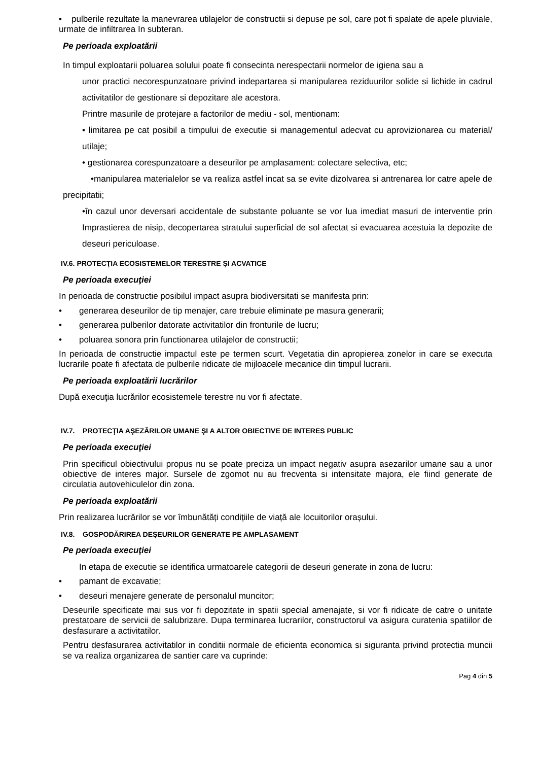• pulberile rezultate la manevrarea utilajelor de constructii si depuse pe sol, care pot fi spalate de apele pluviale, urmate de infiltrarea In subteran.
Pe perioada exploatării
In timpul exploatarii poluarea solului poate fi consecinta nerespectarii normelor de igiena sau a
unor practici necorespunzatoare privind indepartarea si manipularea reziduurilor solide si lichide in cadrul activitatilor de gestionare si depozitare ale acestora.
Printre masurile de protejare a factorilor de mediu - sol, mentionam:
• limitarea pe cat posibil a timpului de executie si managementul adecvat cu aprovizionarea cu material/ utilaje;
• gestionarea corespunzatoare a deseurilor pe amplasament: colectare selectiva, etc;
•manipularea materialelor se va realiza astfel incat sa se evite dizolvarea si antrenarea lor catre apele de precipitatii;
•în cazul unor deversari accidentale de substante poluante se vor lua imediat masuri de interventie prin Imprastierea de nisip, decopertarea stratului superficial de sol afectat si evacuarea acestuia la depozite de deseuri periculoase.
IV.6. PROTECŢIA ECOSISTEMELOR TERESTRE ŞI ACVATICE
Pe perioada execuţiei
In perioada de constructie posibilul impact asupra biodiversitati se manifesta prin:
• generarea deseurilor de tip menajer, care trebuie eliminate pe masura generarii;
• generarea pulberilor datorate activitatilor din fronturile de lucru;
• poluarea sonora prin functionarea utilajelor de constructii;
In perioada de constructie impactul este pe termen scurt. Vegetatia din apropierea zonelor in care se executa lucrarile poate fi afectata de pulberile ridicate de mijloacele mecanice din timpul lucrarii.
Pe perioada exploatării lucrărilor
După execuţia lucrărilor ecosistemele terestre nu vor fi afectate.
IV.7. PROTECŢIA AŞEZĂRILOR UMANE ŞI A ALTOR OBIECTIVE DE INTERES PUBLIC
Pe perioada execuţiei
Prin specificul obiectivului propus nu se poate preciza un impact negativ asupra asezarilor umane sau a unor obiective de interes major. Sursele de zgomot nu au frecventa si intensitate majora, ele fiind generate de circulatia autovehiculelor din zona.
Pe perioada exploatării
Prin realizarea lucrărilor se vor îmbunătăți condițiile de viață ale locuitorilor orașului.
IV.8. GOSPODĂRIREA DEŞEURILOR GENERATE PE AMPLASAMENT
Pe perioada execuţiei
In etapa de executie se identifica urmatoarele categorii de deseuri generate in zona de lucru:
• pamant de excavatie;
• deseuri menajere generate de personalul muncitor;
Deseurile specificate mai sus vor fi depozitate in spatii special amenajate, si vor fi ridicate de catre o unitate prestatoare de servicii de salubrizare. Dupa terminarea lucrarilor, constructorul va asigura curatenia spatiilor de desfasurare a activitatilor.
Pentru desfasurarea activitatilor in conditii normale de eficienta economica si siguranta privind protectia muncii se va realiza organizarea de santier care va cuprinde:
Pag 4 din 5